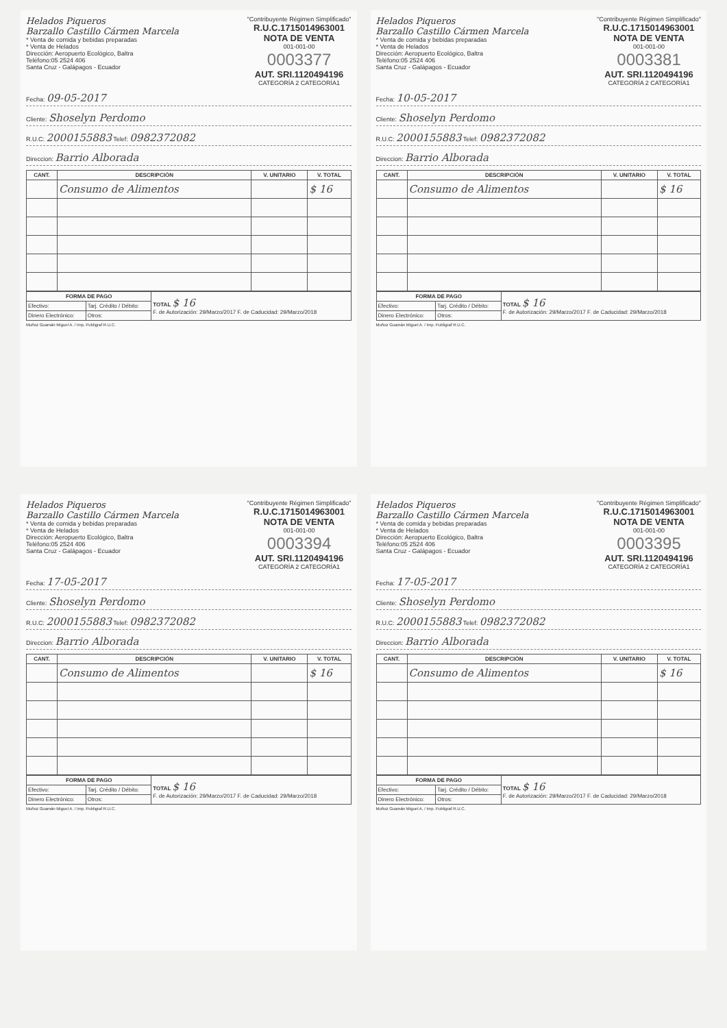Helados Piqueros
Barzallo Castillo Cármen Marcela
* Venta de comida y bebidas preparadas
* Venta de Helados
Dirección: Aeropuerto Ecológico, Baltra
Teléfono:05 2524 406
Santa Cruz - Galápagos - Ecuador
"Contribuyente Régimen Simplificado"
R.U.C.1715014963001
NOTA DE VENTA
001-001-00
0003377
AUT. SRI.1120494196
CATEGORÍA 2 CATEGORÍA1
Fecha: 09-05-2017
Cliente: Shoselyn Perdomo
R.U.C: 2000155883 Telef: 0982372082
Direccion: Barrio Alborada
| CANT. | DESCRIPCIÓN | V. UNITARIO | V. TOTAL |
| --- | --- | --- | --- |
| | Consumo de Alimentos | | $ 16 |
| FORMA DE PAGO | | TOTAL $ 16 F. de Autorización: 29/Marzo/2017 F. de Caducidad: 29/Marzo/2018 |
| Efectivo: | Tarj. Crédito / Débito: | |
| Dinero Electrónico: | Otros: | |
Muñoz Guamán Miguel A. / Imp. Publigraf R.U.C.
Helados Piqueros
Barzallo Castillo Cármen Marcela
* Venta de comida y bebidas preparadas
* Venta de Helados
Dirección: Aeropuerto Ecológico, Baltra
Teléfono:05 2524 406
Santa Cruz - Galápagos - Ecuador
"Contribuyente Régimen Simplificado"
R.U.C.1715014963001
NOTA DE VENTA
001-001-00
0003381
AUT. SRI.1120494196
CATEGORÍA 2 CATEGORÍA1
Fecha: 10-05-2017
Cliente: Shoselyn Perdomo
R.U.C: 2000155883 Telef: 0982372082
Direccion: Barrio Alborada
| CANT. | DESCRIPCIÓN | V. UNITARIO | V. TOTAL |
| --- | --- | --- | --- |
| | Consumo de Alimentos | | $ 16 |
| FORMA DE PAGO | | TOTAL $ 16 F. de Autorización: 29/Marzo/2017 F. de Caducidad: 29/Marzo/2018 |
| Efectivo: | Tarj. Crédito / Débito: | |
| Dinero Electrónico: | Otros: | |
Muñoz Guamán Miguel A. / Imp. Publigraf R.U.C.
Helados Piqueros
Barzallo Castillo Cármen Marcela
* Venta de comida y bebidas preparadas
* Venta de Helados
Dirección: Aeropuerto Ecológico, Baltra
Teléfono:05 2524 406
Santa Cruz - Galápagos - Ecuador
"Contribuyente Régimen Simplificado"
R.U.C.1715014963001
NOTA DE VENTA
001-001-00
0003394
AUT. SRI.1120494196
CATEGORÍA 2 CATEGORÍA1
Fecha: 17-05-2017
Cliente: Shoselyn Perdomo
R.U.C: 2000155883 Telef: 0982372082
Direccion: Barrio Alborada
| CANT. | DESCRIPCIÓN | V. UNITARIO | V. TOTAL |
| --- | --- | --- | --- |
| | Consumo de Alimentos | | $ 16 |
| FORMA DE PAGO | | TOTAL $ 16 F. de Autorización: 29/Marzo/2017 F. de Caducidad: 29/Marzo/2018 |
| Efectivo: | Tarj. Crédito / Débito: | |
| Dinero Electrónico: | Otros: | |
Muñoz Guamán Miguel A. / Imp. Publigraf R.U.C.
Helados Piqueros
Barzallo Castillo Cármen Marcela
* Venta de comida y bebidas preparadas
* Venta de Helados
Dirección: Aeropuerto Ecológico, Baltra
Teléfono:05 2524 406
Santa Cruz - Galápagos - Ecuador
"Contribuyente Régimen Simplificado"
R.U.C.1715014963001
NOTA DE VENTA
001-001-00
0003395
AUT. SRI.1120494196
CATEGORÍA 2 CATEGORÍA1
Fecha: 17-05-2017
Cliente: Shoselyn Perdomo
R.U.C: 2000155883 Telef: 0982372082
Direccion: Barrio Alborada
| CANT. | DESCRIPCIÓN | V. UNITARIO | V. TOTAL |
| --- | --- | --- | --- |
| | Consumo de Alimentos | | $ 16 |
| FORMA DE PAGO | | TOTAL $ 16 F. de Autorización: 29/Marzo/2017 F. de Caducidad: 29/Marzo/2018 |
| Efectivo: | Tarj. Crédito / Débito: | |
| Dinero Electrónico: | Otros: | |
Muñoz Guamán Miguel A. / Imp. Publigraf R.U.C.